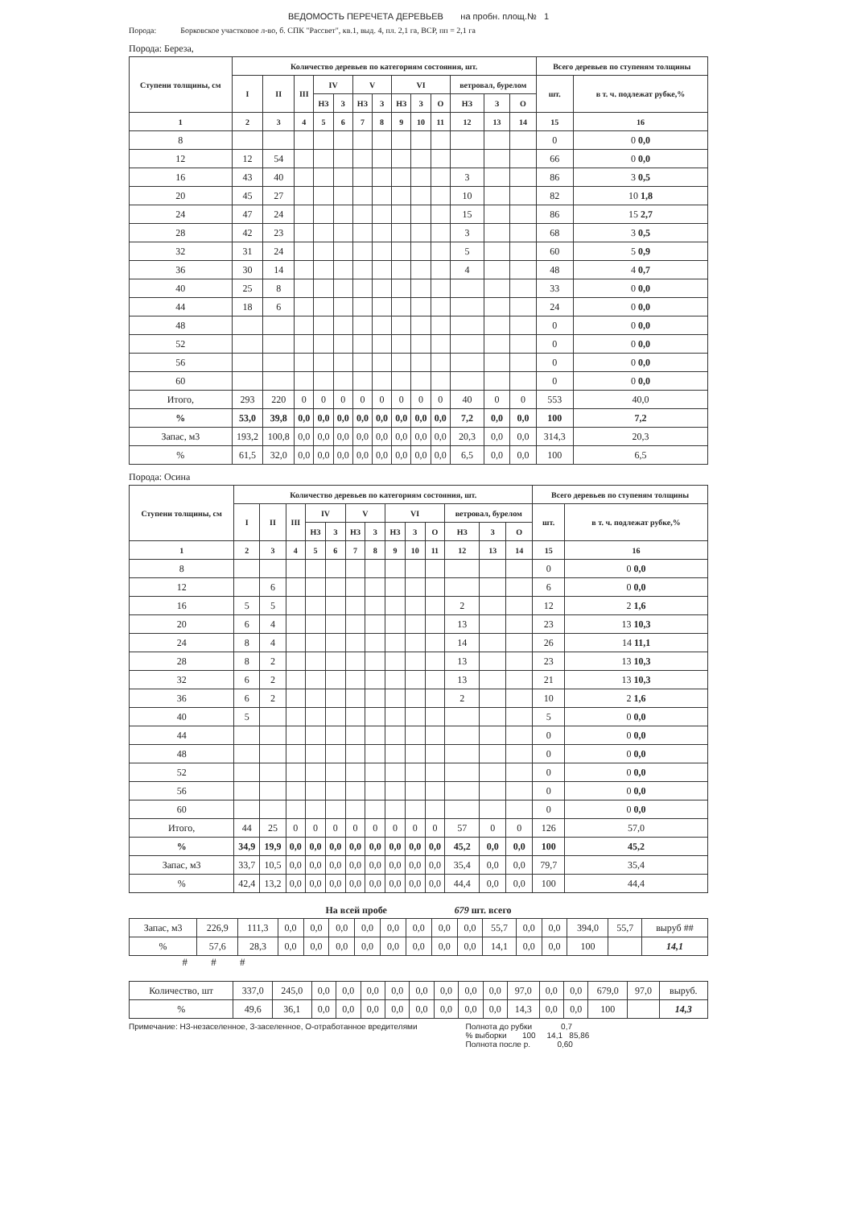ВЕДОМОСТЬ ПЕРЕЧЕТА ДЕРЕВЬЕВ на пробн. площ.№ 1
Порода: Борковское участковое л-во, б. СПК "Рассвет", кв.1, выд. 4, пл. 2,1 га, ВСР, пп = 2,1 га
Порода: Береза,
| Ступени толщины, см | Количество деревьев по категориям состояния, шт. | | | | | | | | | | | | | Всего деревьев по ступеням толщины | |
| --- | --- | --- | --- | --- | --- | --- | --- | --- | --- | --- | --- | --- | --- | --- | --- |
| | I | II | III | IV | | V | | VI | | | ветровал, бурелом | | | шт. | в т. ч. подлежат рубке,% |
| | | | | НЗ | З | НЗ | З | НЗ | З | О | НЗ | З | О | | |
| 1 | 2 | 3 | 4 | 5 | 6 | 7 | 8 | 9 | 10 | 11 | 12 | 13 | 14 | 15 | 16 |
| 8 | | | | | | | | | | | | | | 0 | 0 0,0 |
| 12 | 12 | 54 | | | | | | | | | | | | 66 | 0 0,0 |
| 16 | 43 | 40 | | | | | | | | | 3 | | | 86 | 3 0,5 |
| 20 | 45 | 27 | | | | | | | | | 10 | | | 82 | 10 1,8 |
| 24 | 47 | 24 | | | | | | | | | 15 | | | 86 | 15 2,7 |
| 28 | 42 | 23 | | | | | | | | | 3 | | | 68 | 3 0,5 |
| 32 | 31 | 24 | | | | | | | | | 5 | | | 60 | 5 0,9 |
| 36 | 30 | 14 | | | | | | | | | 4 | | | 48 | 4 0,7 |
| 40 | 25 | 8 | | | | | | | | | | | | 33 | 0 0,0 |
| 44 | 18 | 6 | | | | | | | | | | | | 24 | 0 0,0 |
| 48 | | | | | | | | | | | | | | 0 | 0 0,0 |
| 52 | | | | | | | | | | | | | | 0 | 0 0,0 |
| 56 | | | | | | | | | | | | | | 0 | 0 0,0 |
| 60 | | | | | | | | | | | | | | 0 | 0 0,0 |
| Итого, | 293 | 220 | 0 | 0 | 0 | 0 | 0 | 0 | 0 | 0 | 40 | 0 | 0 | 553 | 40,0 |
| % | 53,0 | 39,8 | 0,0 | 0,0 | 0,0 | 0,0 | 0,0 | 0,0 | 0,0 | 0,0 | 7,2 | 0,0 | 0,0 | 100 | 7,2 |
| Запас, м3 | 193,2 | 100,8 | 0,0 | 0,0 | 0,0 | 0,0 | 0,0 | 0,0 | 0,0 | 0,0 | 20,3 | 0,0 | 0,0 | 314,3 | 20,3 |
| % | 61,5 | 32,0 | 0,0 | 0,0 | 0,0 | 0,0 | 0,0 | 0,0 | 0,0 | 0,0 | 6,5 | 0,0 | 0,0 | 100 | 6,5 |
Порода: Осина
| Ступени толщины, см | Количество деревьев по категориям состояния, шт. | | | | | | | | | | | | | Всего деревьев по ступеням толщины | |
| --- | --- | --- | --- | --- | --- | --- | --- | --- | --- | --- | --- | --- | --- | --- | --- |
| | I | II | III | IV | | V | | VI | | | ветровал, бурелом | | | шт. | в т. ч. подлежат рубке,% |
| | | | | НЗ | З | НЗ | З | НЗ | З | О | НЗ | З | О | | |
| 1 | 2 | 3 | 4 | 5 | 6 | 7 | 8 | 9 | 10 | 11 | 12 | 13 | 14 | 15 | 16 |
| 8 | | | | | | | | | | | | | | 0 | 0 0,0 |
| 12 | | 6 | | | | | | | | | | | | 6 | 0 0,0 |
| 16 | 5 | 5 | | | | | | | | | 2 | | | 12 | 2 1,6 |
| 20 | 6 | 4 | | | | | | | | | 13 | | | 23 | 13 10,3 |
| 24 | 8 | 4 | | | | | | | | | 14 | | | 26 | 14 11,1 |
| 28 | 8 | 2 | | | | | | | | | 13 | | | 23 | 13 10,3 |
| 32 | 6 | 2 | | | | | | | | | 13 | | | 21 | 13 10,3 |
| 36 | 6 | 2 | | | | | | | | | 2 | | | 10 | 2 1,6 |
| 40 | 5 | | | | | | | | | | | | | 5 | 0 0,0 |
| 44 | | | | | | | | | | | | | | 0 | 0 0,0 |
| 48 | | | | | | | | | | | | | | 0 | 0 0,0 |
| 52 | | | | | | | | | | | | | | 0 | 0 0,0 |
| 56 | | | | | | | | | | | | | | 0 | 0 0,0 |
| 60 | | | | | | | | | | | | | | 0 | 0 0,0 |
| Итого, | 44 | 25 | 0 | 0 | 0 | 0 | 0 | 0 | 0 | 0 | 57 | 0 | 0 | 126 | 57,0 |
| % | 34,9 | 19,9 | 0,0 | 0,0 | 0,0 | 0,0 | 0,0 | 0,0 | 0,0 | 0,0 | 45,2 | 0,0 | 0,0 | 100 | 45,2 |
| Запас, м3 | 33,7 | 10,5 | 0,0 | 0,0 | 0,0 | 0,0 | 0,0 | 0,0 | 0,0 | 0,0 | 35,4 | 0,0 | 0,0 | 79,7 | 35,4 |
| % | 42,4 | 13,2 | 0,0 | 0,0 | 0,0 | 0,0 | 0,0 | 0,0 | 0,0 | 0,0 | 44,4 | 0,0 | 0,0 | 100 | 44,4 |
На всей пробе 679 шт. всего
| Запас, м3 | 226,9 | 111,3 | 0,0 | 0,0 | 0,0 | 0,0 | 0,0 | 0,0 | 0,0 | 0,0 | 55,7 | 0,0 | 0,0 | 394,0 | 55,7 | выруб ## |
| % | 57,6 | 28,3 | 0,0 | 0,0 | 0,0 | 0,0 | 0,0 | 0,0 | 0,0 | 0,0 | 14,1 | 0,0 | 0,0 | 100 | | 14,1 |
# # #
| Количество, шт | 337,0 | 245,0 | 0,0 | 0,0 | 0,0 | 0,0 | 0,0 | 0,0 | 0,0 | 0,0 | 97,0 | 0,0 | 0,0 | 679,0 | 97,0 | выруб. |
| % | 49,6 | 36,1 | 0,0 | 0,0 | 0,0 | 0,0 | 0,0 | 0,0 | 0,0 | 0,0 | 14,3 | 0,0 | 0,0 | 100 | | 14,3 |
Примечание: НЗ-незаселенное, З-заселенное, О-отработанное вредителями
Полнота до рубки 0,7
% выборки 100 14,1 85,86
Полнота после р. 0,60